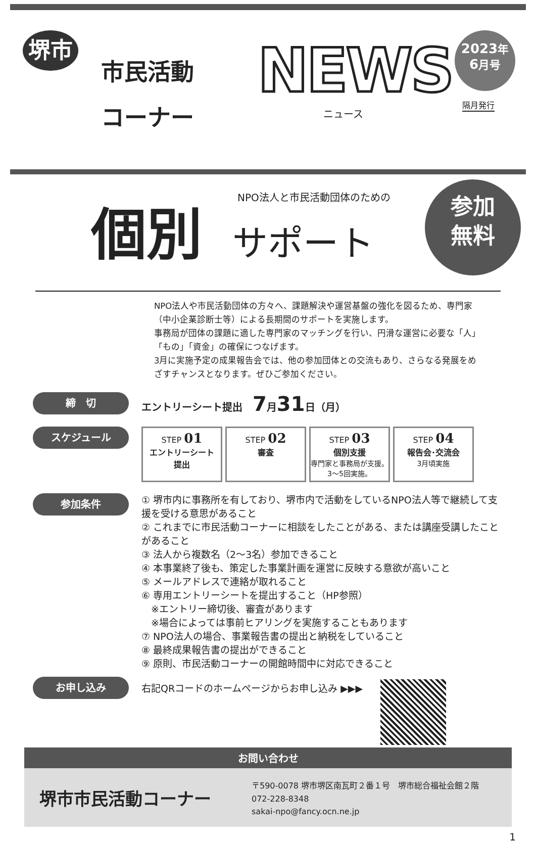堺市
市民活動
コーナー
NEWS
ニュース
2023年
6月号
隔月発行
NPO法人と市民活動団体のための
個別 サポート
参加
無料
NPO法人や市民活動団体の方々へ、課題解決や運営基盤の強化を図るため、専門家（中小企業診断士等）による長期間のサポートを実施します。
事務局が団体の課題に適した専門家のマッチングを行い、円滑な運営に必要な「人」「もの」「資金」の確保につなげます。
3月に実施予定の成果報告会では、他の参加団体との交流もあり、さらなる発展をめざすチャンスとなります。ぜひご参加ください。
締　切
エントリーシート提出　7月31日（月）
スケジュール
STEP 01
エントリーシート
提出
STEP 02
審査
STEP 03
個別支援
専門家と事務局が支援。3～5回実施。
STEP 04
報告会･交流会
3月頃実施
参加条件
① 堺市内に事務所を有しており、堺市内で活動をしているNPO法人等で継続して支援を受ける意思があること
② これまでに市民活動コーナーに相談をしたことがある、または講座受講したことがあること
③ 法人から複数名（2～3名）参加できること
④ 本事業終了後も、策定した事業計画を運営に反映する意欲が高いこと
⑤ メールアドレスで連絡が取れること
⑥ 専用エントリーシートを提出すること（HP参照）
　※エントリー締切後、審査があります
　※場合によっては事前ヒアリングを実施することもあります
⑦ NPO法人の場合、事業報告書の提出と納税をしていること
⑧ 最終成果報告書の提出ができること
⑨ 原則、市民活動コーナーの開館時間中に対応できること
お申し込み
右記QRコードのホームページからお申し込み ▶▶▶
お問い合わせ
堺市市民活動コーナー
〒590-0078 堺市堺区南瓦町２番１号　堺市総合福祉会館２階
072-228-8348
sakai-npo@fancy.ocn.ne.jp
1